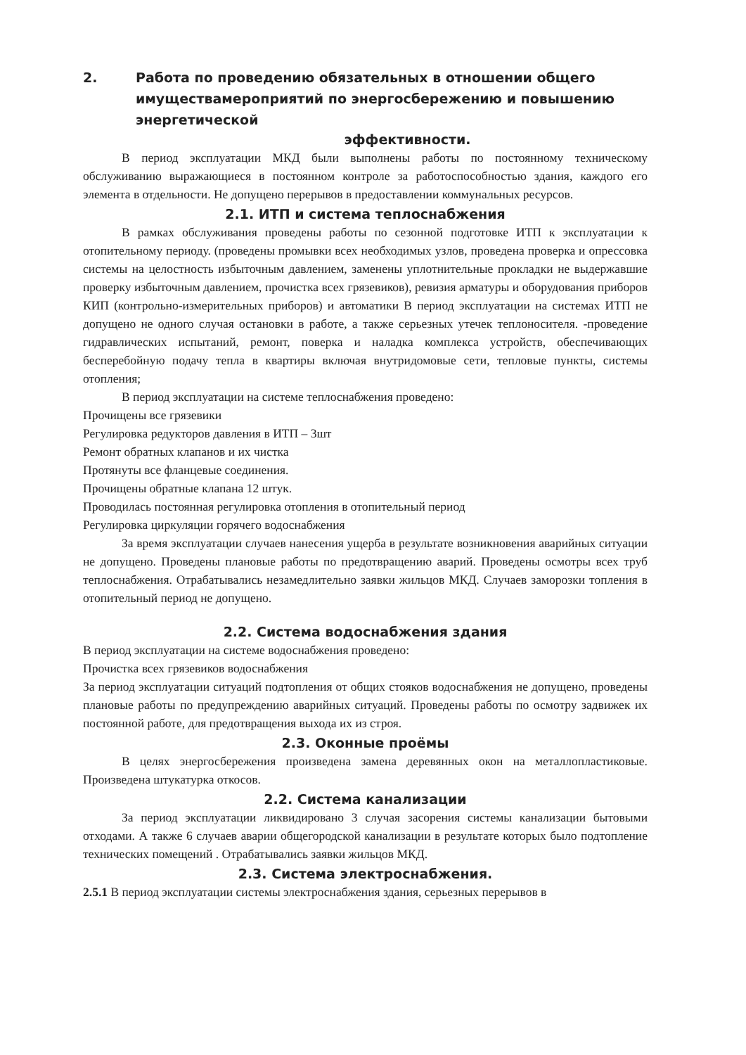2. Работа по проведению обязательных в отношении общего имуществамероприятий по энергосбережению и повышению энергетической
эффективности.
В период эксплуатации МКД были выполнены работы по постоянному техническому обслуживанию выражающиеся в постоянном контроле за работоспособностью здания, каждого его элемента в отдельности. Не допущено перерывов в предоставлении коммунальных ресурсов.
2.1. ИТП и система теплоснабжения
В рамках обслуживания проведены работы по сезонной подготовке ИТП к эксплуатации к отопительному периоду. (проведены промывки всех необходимых узлов, проведена проверка и опрессовка системы на целостность избыточным давлением, заменены уплотнительные прокладки не выдержавшие проверку избыточным давлением, прочистка всех грязевиков), ревизия арматуры и оборудования приборов КИП (контрольно-измерительных приборов) и автоматики В период эксплуатации на системах ИТП не допущено не одного случая остановки в работе, а также серьезных утечек теплоносителя. -проведение гидравлических испытаний, ремонт, поверка и наладка комплекса устройств, обеспечивающих бесперебойную подачу тепла в квартиры включая внутридомовые сети, тепловые пункты, системы отопления;
В период эксплуатации на системе теплоснабжения проведено:
Прочищены все грязевики
Регулировка редукторов давления в ИТП – 3шт
Ремонт обратных клапанов и их чистка
Протянуты все фланцевые соединения.
Прочищены обратные клапана 12 штук.
Проводилась постоянная регулировка отопления в отопительный период
Регулировка циркуляции горячего водоснабжения
За время эксплуатации случаев нанесения ущерба в результате возникновения аварийных ситуации не допущено. Проведены плановые работы по предотвращению аварий. Проведены осмотры всех труб теплоснабжения. Отрабатывались незамедлительно заявки жильцов МКД. Случаев заморозки топления в отопительный период не допущено.
2.2. Система водоснабжения здания
В период эксплуатации на системе водоснабжения проведено:
Прочистка всех грязевиков водоснабжения
За период эксплуатации ситуаций подтопления от общих стояков водоснабжения не допущено, проведены плановые работы по предупреждению аварийных ситуаций. Проведены работы по осмотру задвижек их постоянной работе, для предотвращения выхода их из строя.
2.3. Оконные проёмы
В целях энергосбережения произведена замена деревянных окон на металлопластиковые. Произведена штукатурка откосов.
2.2. Система канализации
За период эксплуатации ликвидировано 3 случая засорения системы канализации бытовыми отходами. А также 6 случаев аварии общегородской канализации в результате которых было подтопление технических помещений . Отрабатывались заявки жильцов МКД.
2.3. Система электроснабжения.
2.5.1 В период эксплуатации системы электроснабжения здания, серьезных перерывов в